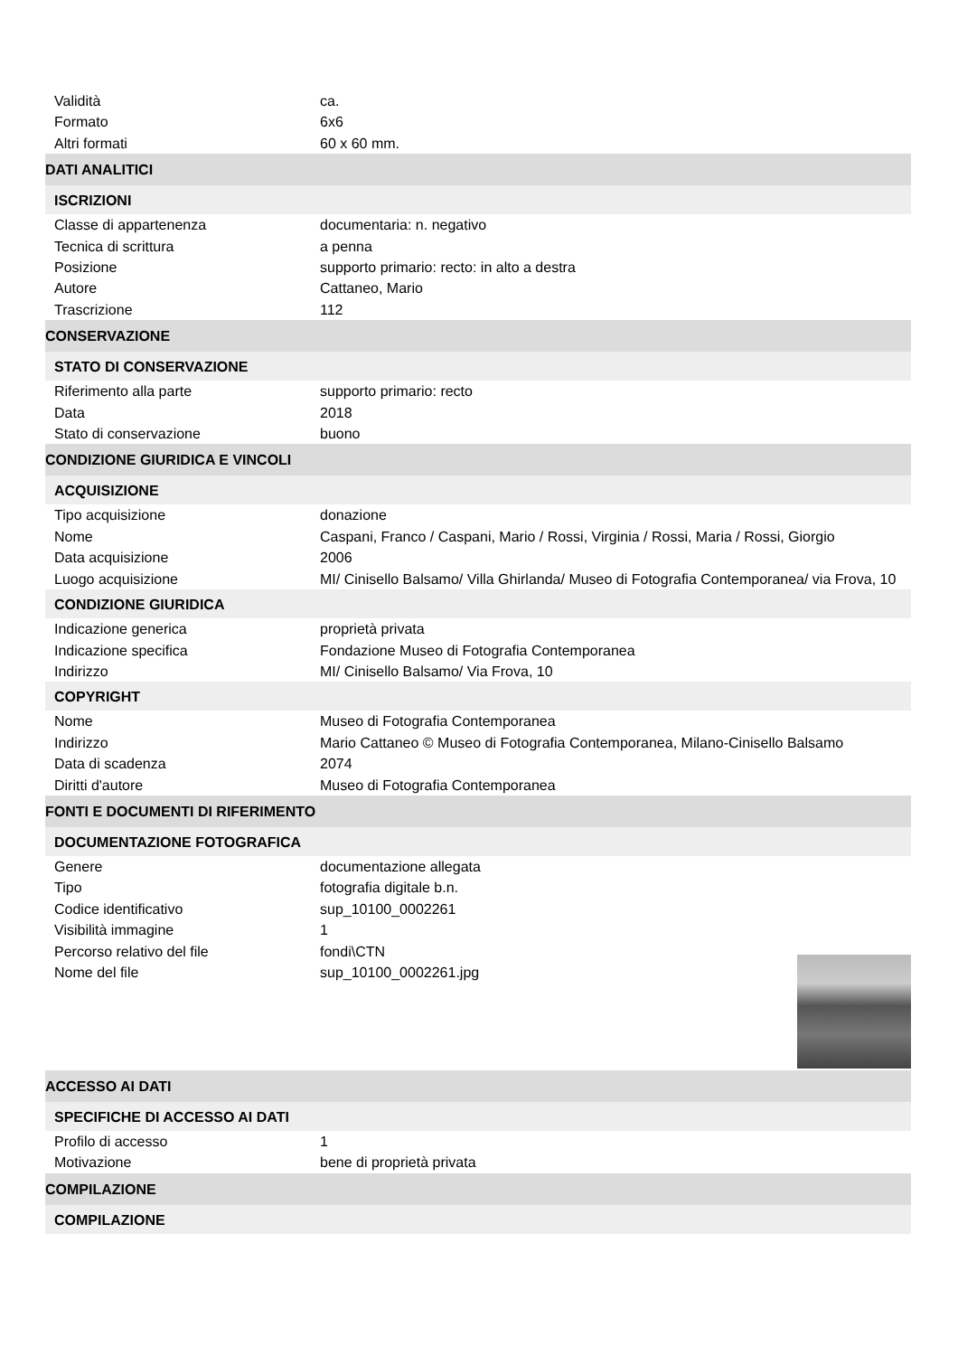Validità ca.
Formato 6x6
Altri formati 60 x 60 mm.
DATI ANALITICI
ISCRIZIONI
Classe di appartenenza documentaria: n. negativo
Tecnica di scrittura a penna
Posizione supporto primario: recto: in alto a destra
Autore Cattaneo, Mario
Trascrizione 112
CONSERVAZIONE
STATO DI CONSERVAZIONE
Riferimento alla parte supporto primario: recto
Data 2018
Stato di conservazione buono
CONDIZIONE GIURIDICA E VINCOLI
ACQUISIZIONE
Tipo acquisizione donazione
Nome Caspani, Franco / Caspani, Mario / Rossi, Virginia / Rossi, Maria / Rossi, Giorgio
Data acquisizione 2006
Luogo acquisizione MI/ Cinisello Balsamo/ Villa Ghirlanda/ Museo di Fotografia Contemporanea/ via Frova, 10
CONDIZIONE GIURIDICA
Indicazione generica proprietà privata
Indicazione specifica Fondazione Museo di Fotografia Contemporanea
Indirizzo MI/ Cinisello Balsamo/ Via Frova, 10
COPYRIGHT
Nome Museo di Fotografia Contemporanea
Indirizzo Mario Cattaneo © Museo di Fotografia Contemporanea, Milano-Cinisello Balsamo
Data di scadenza 2074
Diritti d'autore Museo di Fotografia Contemporanea
FONTI E DOCUMENTI DI RIFERIMENTO
DOCUMENTAZIONE FOTOGRAFICA
Genere documentazione allegata
Tipo fotografia digitale b.n.
Codice identificativo sup_10100_0002261
Visibilità immagine 1
Percorso relativo del file fondi\CTN
Nome del file sup_10100_0002261.jpg
ACCESSO AI DATI
SPECIFICHE DI ACCESSO AI DATI
Profilo di accesso 1
Motivazione bene di proprietà privata
COMPILAZIONE
COMPILAZIONE